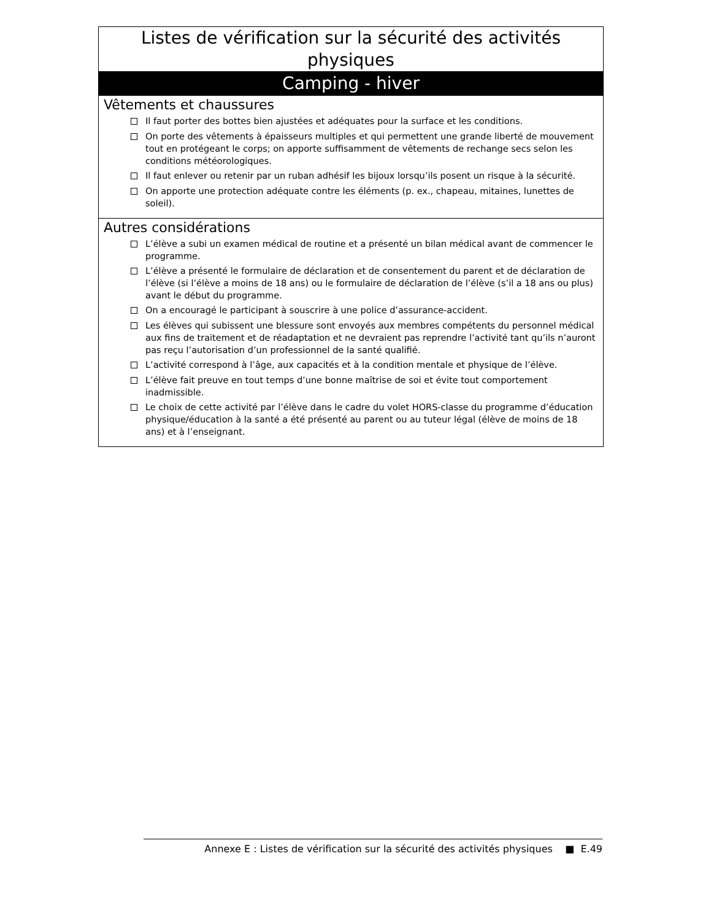Listes de vérification sur la sécurité des activités physiques
Camping - hiver
Vêtements et chaussures
Il faut porter des bottes bien ajustées et adéquates pour la surface et les conditions.
On porte des vêtements à épaisseurs multiples et qui permettent une grande liberté de mouvement tout en protégeant le corps; on apporte suffisamment de vêtements de rechange secs selon les conditions météorologiques.
Il faut enlever ou retenir par un ruban adhésif les bijoux lorsqu’ils posent un risque à la sécurité.
On apporte une protection adéquate contre les éléments (p. ex., chapeau, mitaines, lunettes de soleil).
Autres considérations
L’élève a subi un examen médical de routine et a présenté un bilan médical avant de commencer le programme.
L’élève a présenté le formulaire de déclaration et de consentement du parent et de déclaration de l’élève (si l’élève a moins de 18 ans) ou le formulaire de déclaration de l’élève (s’il a 18 ans ou plus) avant le début du programme.
On a encouragé le participant à souscrire à une police d’assurance-accident.
Les élèves qui subissent une blessure sont envoyés aux membres compétents du personnel médical aux fins de traitement et de réadaptation et ne devraient pas reprendre l’activité tant qu’ils n’auront pas reçu l’autorisation d’un professionnel de la santé qualifié.
L’activité correspond à l’âge, aux capacités et à la condition mentale et physique de l’élève.
L’élève fait preuve en tout temps d’une bonne maîtrise de soi et évite tout comportement inadmissible.
Le choix de cette activité par l’élève dans le cadre du volet HORS-classe du programme d’éducation physique/éducation à la santé a été présenté au parent ou au tuteur légal (élève de moins de 18 ans) et à l’enseignant.
Annexe E : Listes de vérification sur la sécurité des activités physiques ■ E.49